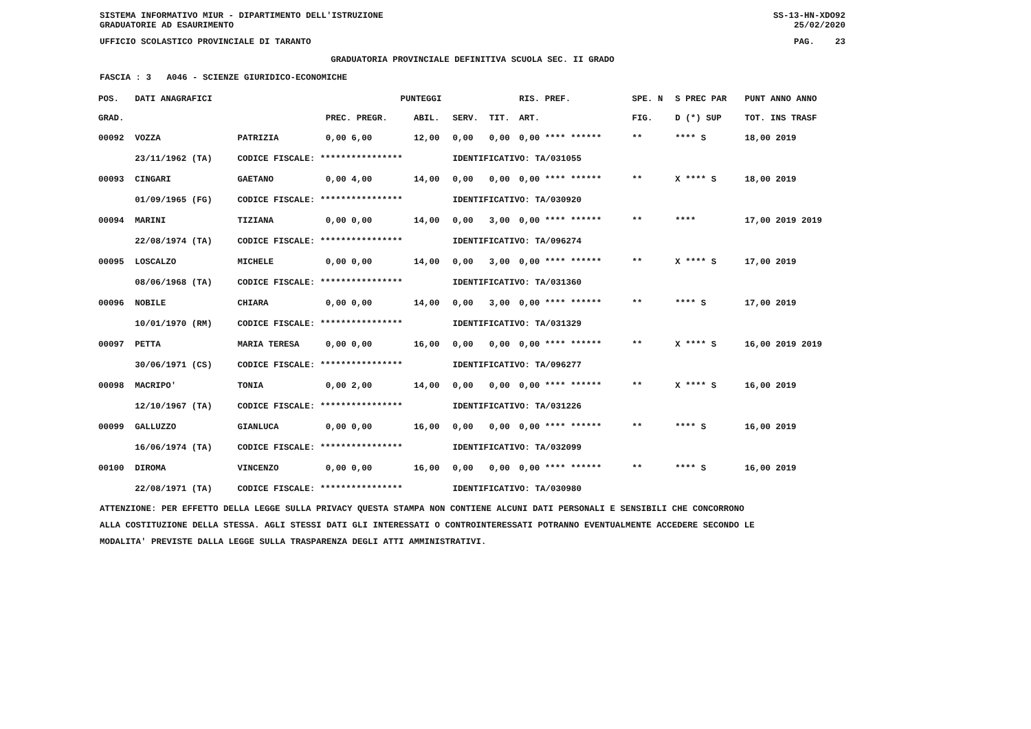SISTEMA INFORMATIVO MIUR - DIPARTIMENTO DELL'ISTRUZIONE SS-13-HN-XDO92
GRADUATORIE AD ESAURIMENTO 25/02/2020
UFFICIO SCOLASTICO PROVINCIALE DI TARANTO PAG. 23
GRADUATORIA PROVINCIALE DEFINITIVA SCUOLA SEC. II GRADO
FASCIA : 3 A046 - SCIENZE GIURIDICO-ECONOMICHE
| POS. | DATI ANAGRAFICI | | PUNTEGGI | | | | RIS. PREF. | | SPE. N | S PREC PAR | PUNT ANNO ANNO |
| --- | --- | --- | --- | --- | --- | --- | --- | --- | --- | --- | --- |
| GRAD. | | | PREC. PREGR. | ABIL. | SERV. | TIT. | ART. | | FIG. | D (*) SUP | TOT. INS TRASF |
| 00092 | VOZZA | PATRIZIA | 0,00 6,00 | 12,00 | 0,00 | 0,00 | 0,00 **** ****** | | ** | **** S | 18,00 2019 |
| | 23/11/1962 (TA) | CODICE FISCALE: **************** | | | IDENTIFICATIVO: TA/031055 | | | | | | |
| 00093 | CINGARI | GAETANO | 0,00 4,00 | 14,00 | 0,00 | 0,00 | 0,00 **** ****** | | ** | X **** S | 18,00 2019 |
| | 01/09/1965 (FG) | CODICE FISCALE: **************** | | | IDENTIFICATIVO: TA/030920 | | | | | | |
| 00094 | MARINI | TIZIANA | 0,00 0,00 | 14,00 | 0,00 | 3,00 | 0,00 **** ****** | | ** | **** | 17,00 2019 2019 |
| | 22/08/1974 (TA) | CODICE FISCALE: **************** | | | IDENTIFICATIVO: TA/096274 | | | | | | |
| 00095 | LOSCALZO | MICHELE | 0,00 0,00 | 14,00 | 0,00 | 3,00 | 0,00 **** ****** | | ** | X **** S | 17,00 2019 |
| | 08/06/1968 (TA) | CODICE FISCALE: **************** | | | IDENTIFICATIVO: TA/031360 | | | | | | |
| 00096 | NOBILE | CHIARA | 0,00 0,00 | 14,00 | 0,00 | 3,00 | 0,00 **** ****** | | ** | **** S | 17,00 2019 |
| | 10/01/1970 (RM) | CODICE FISCALE: **************** | | | IDENTIFICATIVO: TA/031329 | | | | | | |
| 00097 | PETTA | MARIA TERESA | 0,00 0,00 | 16,00 | 0,00 | 0,00 | 0,00 **** ****** | | ** | X **** S | 16,00 2019 2019 |
| | 30/06/1971 (CS) | CODICE FISCALE: **************** | | | IDENTIFICATIVO: TA/096277 | | | | | | |
| 00098 | MACRIPO' | TONIA | 0,00 2,00 | 14,00 | 0,00 | 0,00 | 0,00 **** ****** | | ** | X **** S | 16,00 2019 |
| | 12/10/1967 (TA) | CODICE FISCALE: **************** | | | IDENTIFICATIVO: TA/031226 | | | | | | |
| 00099 | GALLUZZO | GIANLUCA | 0,00 0,00 | 16,00 | 0,00 | 0,00 | 0,00 **** ****** | | ** | **** S | 16,00 2019 |
| | 16/06/1974 (TA) | CODICE FISCALE: **************** | | | IDENTIFICATIVO: TA/032099 | | | | | | |
| 00100 | DIROMA | VINCENZO | 0,00 0,00 | 16,00 | 0,00 | 0,00 | 0,00 **** ****** | | ** | **** S | 16,00 2019 |
| | 22/08/1971 (TA) | CODICE FISCALE: **************** | | | IDENTIFICATIVO: TA/030980 | | | | | | |
ATTENZIONE: PER EFFETTO DELLA LEGGE SULLA PRIVACY QUESTA STAMPA NON CONTIENE ALCUNI DATI PERSONALI E SENSIBILI CHE CONCORRONO
ALLA COSTITUZIONE DELLA STESSA. AGLI STESSI DATI GLI INTERESSATI O CONTROINTERESSATI POTRANNO EVENTUALMENTE ACCEDERE SECONDO LE
MODALITA' PREVISTE DALLA LEGGE SULLA TRASPARENZA DEGLI ATTI AMMINISTRATIVI.